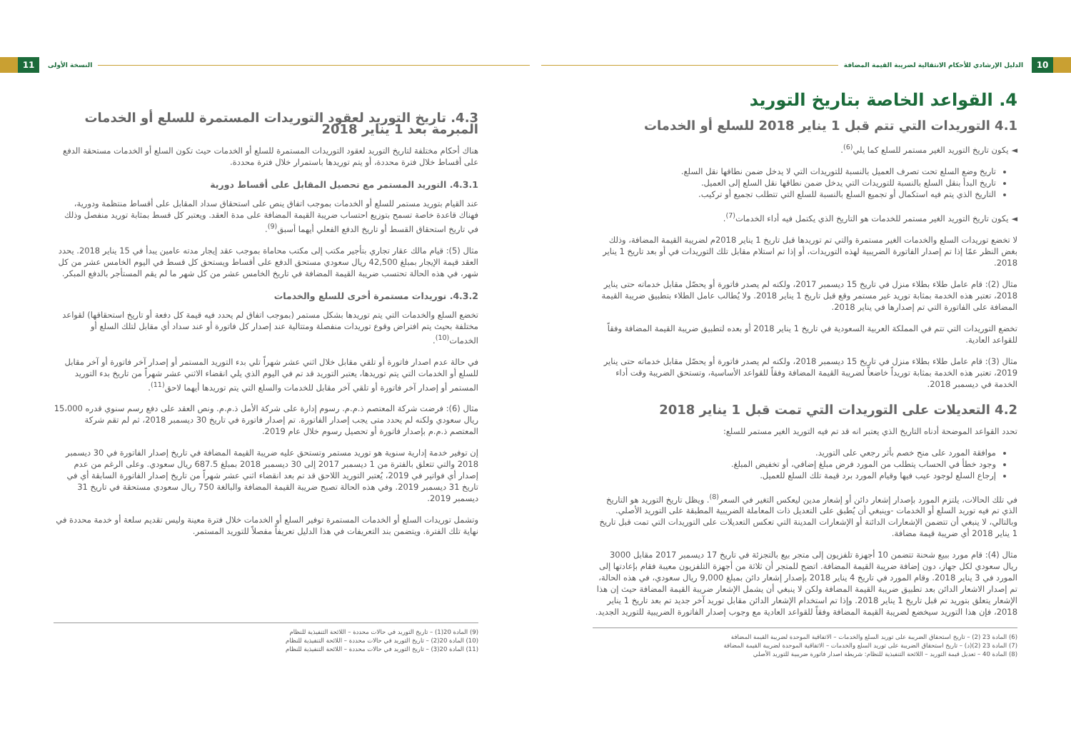10
الدليل الإرشادي للأحكام الانتقالية لضريبة القيمة المضافة
4. القواعد الخاصة بتاريخ التوريد
4.1 التوريدات التي تتم قبل 1 يناير 2018 للسلع أو الخدمات
◄ يكون تاريخ التوريد الغير مستمر للسلع كما يلي<sup>(6)</sup>.
تاريخ وضع السلع تحت تصرف العميل بالنسبة للتوريدات التي لا يدخل ضمن نطاقها نقل السلع.
تاريخ البدأ بنقل السلع بالنسبة للتوريدات التي يدخل ضمن نطاقها نقل السلع إلى العميل.
التاريخ الذي يتم فيه استكمال أو تجميع السلع بالنسبة للسلع التي تتطلب تجميع أو تركيب.
◄ يكون تاريخ التوريد الغير مستمر للخدمات هو التاريخ الذي يكتمل فيه أداء الخدمات<sup>(7)</sup>.
لا تخضع توريدات السلع والخدمات الغير مستمرة والتي تم توريدها قبل تاريخ 1 يناير 2018م لضريبة القيمة المضافة، وذلك بغض النظر عمّا إذا تم إصدار الفاتورة الضريبية لهذه التوريدات، أو إذا تم استلام مقابل تلك التوريدات في أو بعد تاريخ 1 يناير 2018.
مثال (2): قام عامل طلاء بطلاء منزل في تاريخ 15 ديسمبر 2017، ولكنه لم يصدر فاتورة أو يحصّل مقابل خدماته حتى يناير 2018، تعتبر هذه الخدمة بمثابة توريد غير مستمر وقع قبل تاريخ 1 يناير 2018. ولا يُطالب عامل الطلاء بتطبيق ضريبة القيمة المضافة على الفاتورة التي تم إصدارها في يناير 2018.
تخضع التوريدات التي تتم في المملكة العربية السعودية في تاريخ 1 يناير 2018 أو بعده لتطبيق ضريبة القيمة المضافة وفقاً للقواعد العادية.
مثال (3): قام عامل طلاء بطلاء منزل في تاريخ 15 ديسمبر 2018، ولكنه لم يصدر فاتورة أو يحصّل مقابل خدماته حتى يناير 2019، تعتبر هذه الخدمة بمثابة توريداً خاضعاً لضريبة القيمة المضافة وفقاً للقواعد الأساسية، وتستحق الضريبة وقت أداء الخدمة في ديسمبر 2018.
4.2 التعديلات على التوريدات التي تمت قبل 1 يناير 2018
تحدد القواعد الموضحة أدناه التاريخ الذي يعتبر انه قد تم فيه التوريد الغير مستمر للسلع:
موافقة المورد على منح خصم بأثر رجعي على التوريد.
وجود خطأ في الحساب يتطلب من المورد فرض مبلغ إضافي، أو تخفيض المبلغ.
إرجاع السلع لوجود عيب فيها وقيام المورد برد قيمة تلك السلع للعميل.
في تلك الحالات، يلتزم المورد بإصدار إشعار دائن أو إشعار مدين ليعكس التغير في السعر<sup>(8)</sup>. ويظل تاريخ التوريد هو التاريخ الذي تم فيه توريد السلع أو الخدمات -وينبغي أن يُطبق على التعديل ذات المعاملة الضريبية المطبقة على التوريد الأصلي. وبالتالي، لا ينبغي أن تتضمن الإشعارات الدائنة أو الإشعارات المدينة التي تعكس التعديلات على التوريدات التي تمت قبل تاريخ 1 يناير 2018 أي ضريبة قيمة مضافة.
مثال (4): قام مورد ببيع شحنة تتضمن 10 أجهزة تلفزيون إلى متجر بيع بالتجزئة في تاريخ 17 ديسمبر 2017 مقابل 3000 ريال سعودي لكل جهاز، دون إضافة ضريبة القيمة المضافة. اتضح للمتجر أن ثلاثة من أجهزة التلفزيون معيبة فقام بإعادتها إلى المورد في 3 يناير 2018. وقام المورد في تاريخ 4 يناير 2018 بإصدار إشعار دائن بمبلغ 9,000 ريال سعودي، في هذه الحالة، تم إصدار الاشعار الدائن بعد تطبيق ضريبة القيمة المضافة ولكن لا ينبغي أن يشمل الإشعار ضريبة القيمة المضافة حيث إن هذا الإشعار يتعلق بتوريد تم قبل تاريخ 1 يناير 2018. وإذا تم استخدام الإشعار الدائن مقابل توريد آخر جديد تم بعد تاريخ 1 يناير 2018، فإن هذا التوريد سيخضع لضريبة القيمة المضافة وفقاً للقواعد العادية مع وجوب إصدار الفاتورة الضريبية للتوريد الجديد.
(6) المادة 23 (2) – تاريخ استحقاق الضريبة على توريد السلع والخدمات – الاتفاقية الموحدة لضريبة القيمة المضافة
(7) المادة 23 (2)(د) – تاريخ استحقاق الضريبة على توريد السلع والخدمات – الاتفاقية الموحدة لضريبة القيمة المضافة
(8) المادة 40 – تعديل قيمة التوريد – اللائحة التنفيذية للنظام: شريطة اصدار فاتورة ضريبية للتوريد الأصلي
11
النسخة الأولى
4.3. تاريخ التوريد لعقود التوريدات المستمرة للسلع أو الخدمات المبرمة بعد 1 يناير 2018
هناك أحكام مختلفة لتاريخ التوريد لعقود التوريدات المستمرة للسلع أو الخدمات حيث تكون السلع أو الخدمات مستحقة الدفع على أقساط خلال فترة محددة، أو يتم توريدها باستمرار خلال فترة محددة.
4.3.1. التوريد المستمر مع تحصيل المقابل على أقساط دورية
عند القيام بتوريد مستمر للسلع أو الخدمات بموجب اتفاق ينص على استحقاق سداد المقابل على أقساط منتظمة ودورية، فهناك قاعدة خاصة تسمح بتوزيع احتساب ضريبة القيمة المضافة على مدة العقد. ويعتبر كل قسط بمثابة توريد منفصل وذلك في تاريخ استحقاق القسط أو تاريخ الدفع الفعلي أيهما أسبق<sup>(9)</sup>.
مثال (5): قيام مالك عقار تجاري بتأجير مكتب إلى مكتب محاماة بموجب عقد إيجار مدته عامين يبدأ في 15 يناير 2018. يحدد العقد قيمة الإيجار بمبلغ 42,500 ريال سعودي مستحق الدفع على أقساط ويستحق كل قسط في اليوم الخامس عشر من كل شهر، في هذه الحالة تحتسب ضريبة القيمة المضافة في تاريخ الخامس عشر من كل شهر ما لم يقم المستأجر بالدفع المبكر.
4.3.2. توريدات مستمرة أخرى للسلع والخدمات
تخضع السلع والخدمات التي يتم توريدها بشكل مستمر (بموجب اتفاق لم يحدد فيه قيمة كل دفعة أو تاريخ استحقاقها) لقواعد مختلفة بحيث يتم افتراض وقوع توريدات منفصلة ومتتالية عند إصدار كل فاتورة أو عند سداد أي مقابل لتلك السلع أو الخدمات<sup>(10)</sup>.
في حالة عدم اصدار فاتورة أو تلقي مقابل خلال اثني عشر شهراً تلي بدء التوريد المستمر أو إصدار آخر فاتورة أو آخر مقابل للسلع أو الخدمات التي يتم توريدها، يعتبر التوريد قد تم في اليوم الذي يلي انقضاء الاثني عشر شهراً من تاريخ بدء التوريد المستمر أو إصدار آخر فاتورة أو تلقي آخر مقابل للخدمات والسلع التي يتم توريدها أيهما لاحق<sup>(11)</sup>.
مثال (6): فرضت شركة المعتصم ذ.م.م. رسوم إدارة على شركة الأمل ذ.م.م. ونص العقد على دفع رسم سنوي قدره 15،000 ريال سعودي ولكنه لم يحدد متى يجب إصدار الفاتورة. تم إصدار فاتورة في تاريخ 30 ديسمبر 2018، ثم لم تقم شركة المعتصم ذ.م.م بإصدار فاتورة أو تحصيل رسوم خلال عام 2019.
إن توفير خدمة إدارية سنوية هو توريد مستمر وتستحق عليه ضريبة القيمة المضافة في تاريخ إصدار الفاتورة في 30 ديسمبر 2018 والتي تتعلق بالفترة من 1 ديسمبر 2017 إلى 30 ديسمبر 2018 بمبلغ 687.5 ريال سعودي. وعلى الرغم من عدم إصدار أي فواتير في 2019، يُعتبر التوريد اللاحق قد تم بعد انقضاء اثني عشر شهراً من تاريخ إصدار الفاتورة السابقة أي في تاريخ 31 ديسمبر 2019. وفي هذه الحالة تصبح ضريبة القيمة المضافة والبالغة 750 ريال سعودي مستحقة في تاريخ 31 ديسمبر 2019.
وتشمل توريدات السلع أو الخدمات المستمرة توفير السلع أو الخدمات خلال فترة معينة وليس تقديم سلعة أو خدمة محددة في نهاية تلك الفترة. ويتضمن بند التعريفات في هذا الدليل تعريفاً مفصلاً للتوريد المستمر.
(9) المادة 20(1) – تاريخ التوريد في حالات محددة – اللائحة التنفيذية للنظام
(10) المادة 20(2) – تاريخ التوريد في حالات محددة – اللائحة التنفيذية للنظام
(11) المادة 20(3) – تاريخ التوريد في حالات محددة – اللائحة التنفيذية للنظام